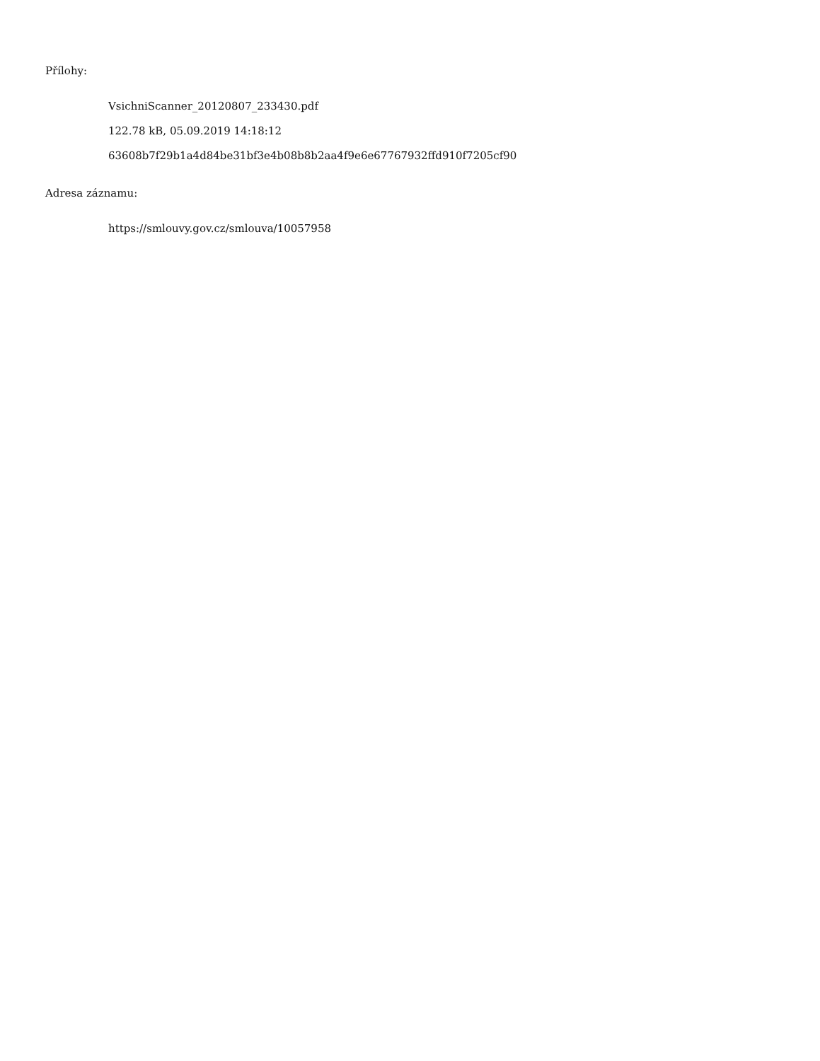Přílohy:
VsichniScanner_20120807_233430.pdf
122.78 kB, 05.09.2019 14:18:12
63608b7f29b1a4d84be31bf3e4b08b8b2aa4f9e6e67767932ffd910f7205cf90
Adresa záznamu:
https://smlouvy.gov.cz/smlouva/10057958